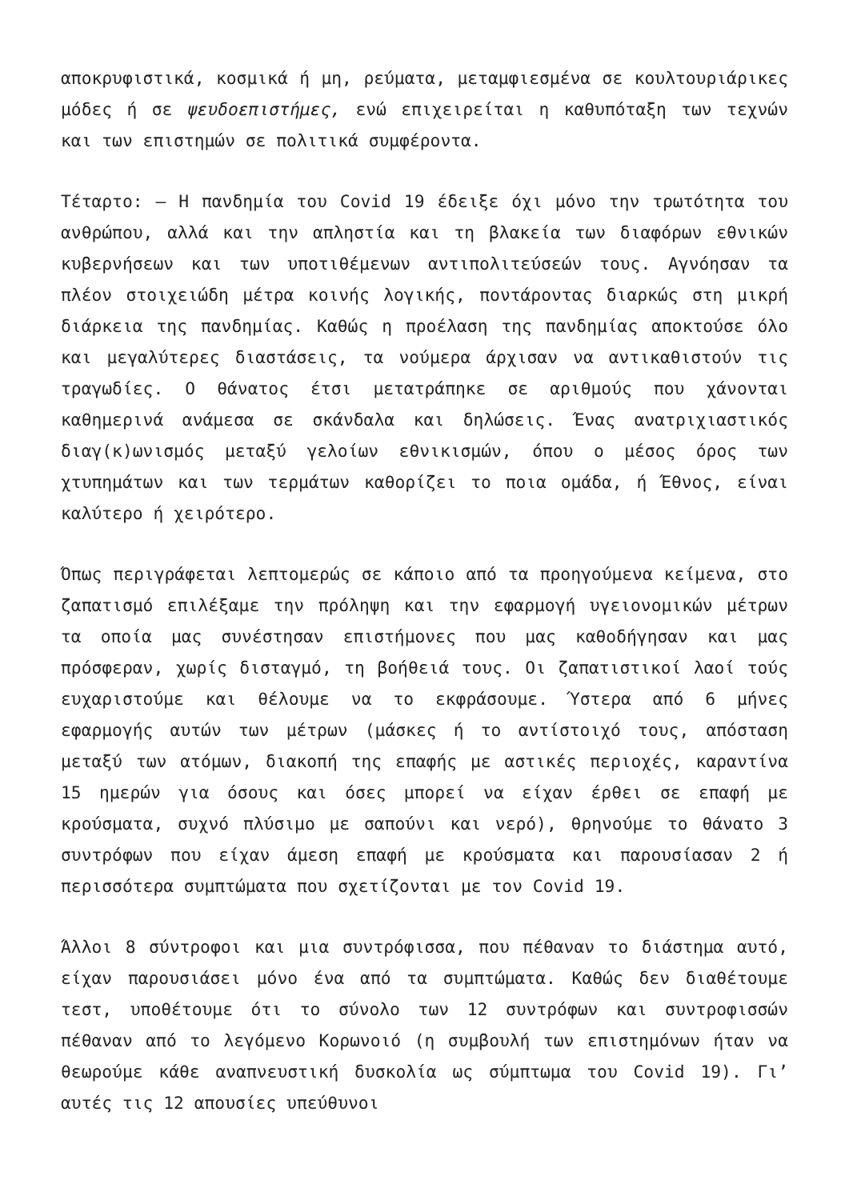αποκρυφιστικά, κοσμικά ή μη, ρεύματα, μεταμφιεσμένα σε κουλτουριάρικες μόδες ή σε ψευδοεπιστήμες, ενώ επιχειρείται η καθυπόταξη των τεχνών και των επιστημών σε πολιτικά συμφέροντα.
Τέταρτο: — Η πανδημία του Covid 19 έδειξε όχι μόνο την τρωτότητα του ανθρώπου, αλλά και την απληστία και τη βλακεία των διαφόρων εθνικών κυβερνήσεων και των υποτιθέμενων αντιπολιτεύσεών τους. Αγνόησαν τα πλέον στοιχειώδη μέτρα κοινής λογικής, ποντάροντας διαρκώς στη μικρή διάρκεια της πανδημίας. Καθώς η προέλαση της πανδημίας αποκτούσε όλο και μεγαλύτερες διαστάσεις, τα νούμερα άρχισαν να αντικαθιστούν τις τραγωδίες. Ο θάνατος έτσι μετατράπηκε σε αριθμούς που χάνονται καθημερινά ανάμεσα σε σκάνδαλα και δηλώσεις. Ένας ανατριχιαστικός διαγ(κ)ωνισμός μεταξύ γελοίων εθνικισμών, όπου ο μέσος όρος των χτυπημάτων και των τερμάτων καθορίζει το ποια ομάδα, ή Έθνος, είναι καλύτερο ή χειρότερο.
Όπως περιγράφεται λεπτομερώς σε κάποιο από τα προηγούμενα κείμενα, στο ζαπατισμό επιλέξαμε την πρόληψη και την εφαρμογή υγειονομικών μέτρων τα οποία μας συνέστησαν επιστήμονες που μας καθοδήγησαν και μας πρόσφεραν, χωρίς δισταγμό, τη βοήθειά τους. Οι ζαπατιστικοί λαοί τούς ευχαριστούμε και θέλουμε να το εκφράσουμε. Ύστερα από 6 μήνες εφαρμογής αυτών των μέτρων (μάσκες ή το αντίστοιχό τους, απόσταση μεταξύ των ατόμων, διακοπή της επαφής με αστικές περιοχές, καραντίνα 15 ημερών για όσους και όσες μπορεί να είχαν έρθει σε επαφή με κρούσματα, συχνό πλύσιμο με σαπούνι και νερό), θρηνούμε το θάνατο 3 συντρόφων που είχαν άμεση επαφή με κρούσματα και παρουσίασαν 2 ή περισσότερα συμπτώματα που σχετίζονται με τον Covid 19.
Άλλοι 8 σύντροφοι και μια συντρόφισσα, που πέθαναν το διάστημα αυτό, είχαν παρουσιάσει μόνο ένα από τα συμπτώματα. Καθώς δεν διαθέτουμε τεστ, υποθέτουμε ότι το σύνολο των 12 συντρόφων και συντροφισσών πέθαναν από το λεγόμενο Κορωνοιό (η συμβουλή των επιστημόνων ήταν να θεωρούμε κάθε αναπνευστική δυσκολία ως σύμπτωμα του Covid 19). Γι’ αυτές τις 12 απουσίες υπεύθυνοι